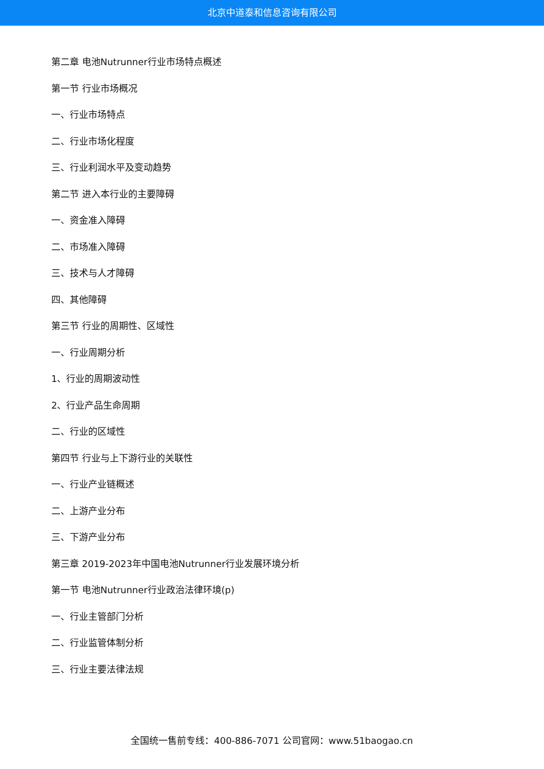北京中道泰和信息咨询有限公司
第二章 电池Nutrunner行业市场特点概述
第一节 行业市场概况
一、行业市场特点
二、行业市场化程度
三、行业利润水平及变动趋势
第二节 进入本行业的主要障碍
一、资金准入障碍
二、市场准入障碍
三、技术与人才障碍
四、其他障碍
第三节 行业的周期性、区域性
一、行业周期分析
1、行业的周期波动性
2、行业产品生命周期
二、行业的区域性
第四节 行业与上下游行业的关联性
一、行业产业链概述
二、上游产业分布
三、下游产业分布
第三章 2019-2023年中国电池Nutrunner行业发展环境分析
第一节 电池Nutrunner行业政治法律环境(p)
一、行业主管部门分析
二、行业监管体制分析
三、行业主要法律法规
全国统一售前专线：400-886-7071 公司官网：www.51baogao.cn